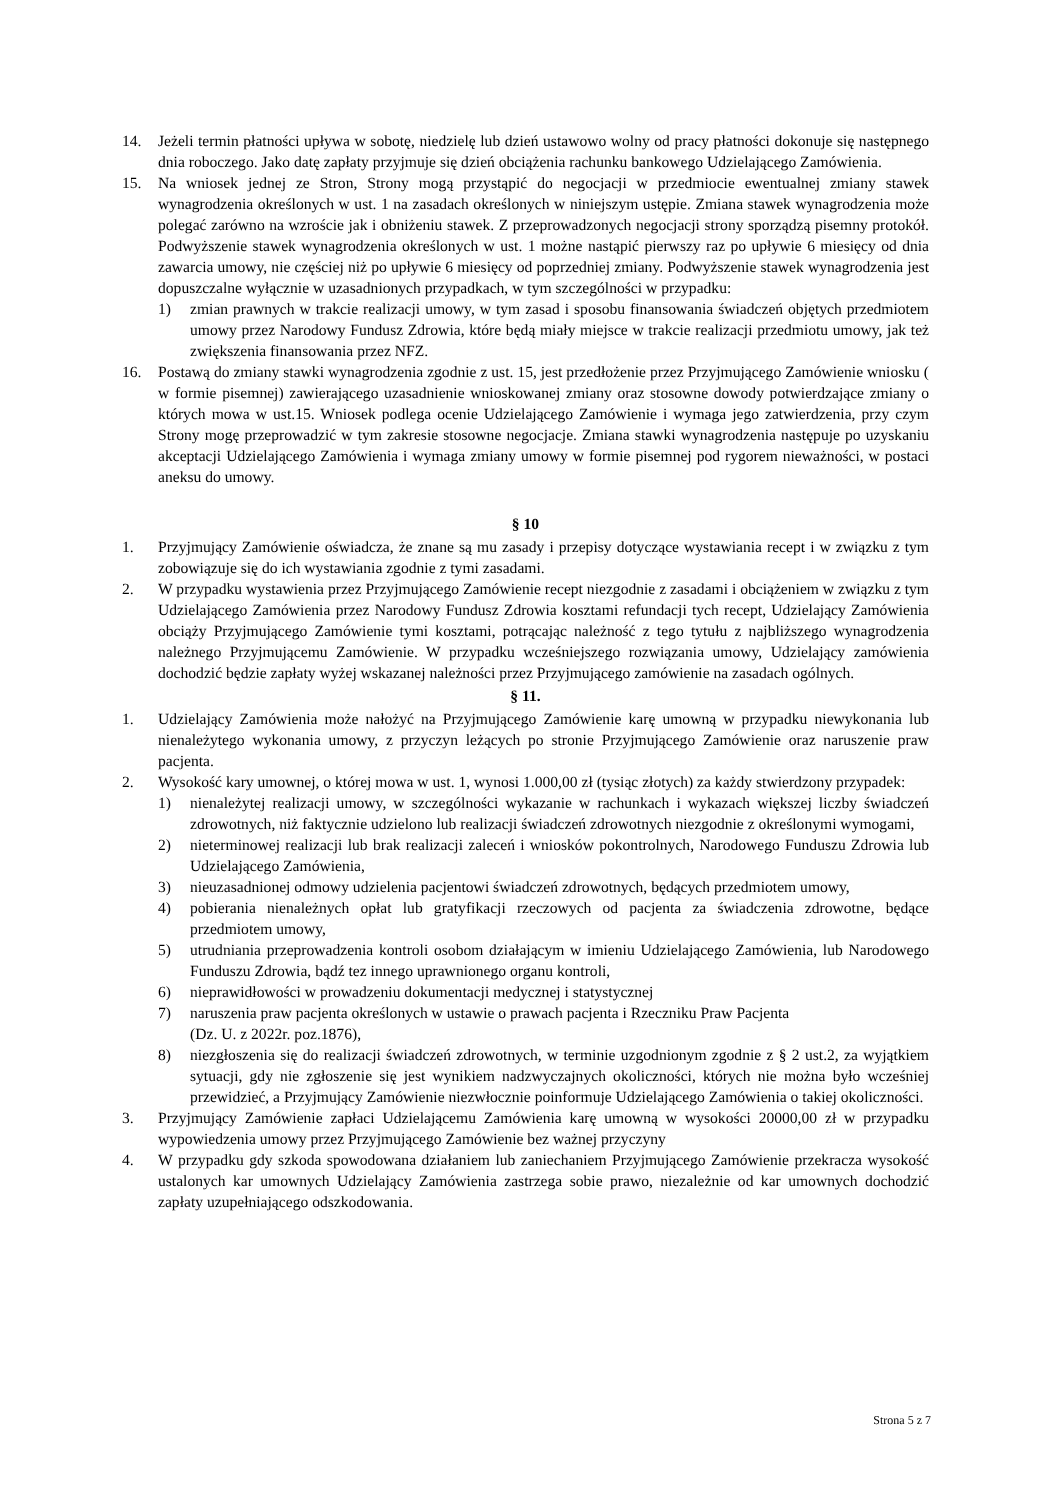14. Jeżeli termin płatności upływa w sobotę, niedzielę lub dzień ustawowo wolny od pracy płatności dokonuje się następnego dnia roboczego. Jako datę zapłaty przyjmuje się dzień obciążenia rachunku bankowego Udzielającego Zamówienia.
15. Na wniosek jednej ze Stron, Strony mogą przystąpić do negocjacji w przedmiocie ewentualnej zmiany stawek wynagrodzenia określonych w ust. 1 na zasadach określonych w niniejszym ustępie. Zmiana stawek wynagrodzenia może polegać zarówno na wzroście jak i obniżeniu stawek. Z przeprowadzonych negocjacji strony sporządzą pisemny protokół. Podwyższenie stawek wynagrodzenia określonych w ust. 1 możne nastąpić pierwszy raz po upływie 6 miesięcy od dnia zawarcia umowy, nie częściej niż po upływie 6 miesięcy od poprzedniej zmiany. Podwyższenie stawek wynagrodzenia jest dopuszczalne wyłącznie w uzasadnionych przypadkach, w tym szczególności w przypadku:
1) zmian prawnych w trakcie realizacji umowy, w tym zasad i sposobu finansowania świadczeń objętych przedmiotem umowy przez Narodowy Fundusz Zdrowia, które będą miały miejsce w trakcie realizacji przedmiotu umowy, jak też zwiększenia finansowania przez NFZ.
16. Postawą do zmiany stawki wynagrodzenia zgodnie z ust. 15, jest przedłożenie przez Przyjmującego Zamówienie wniosku ( w formie pisemnej) zawierającego uzasadnienie wnioskowanej zmiany oraz stosowne dowody potwierdzające zmiany o których mowa w ust.15. Wniosek podlega ocenie Udzielającego Zamówienie i wymaga jego zatwierdzenia, przy czym Strony mogę przeprowadzić w tym zakresie stosowne negocjacje. Zmiana stawki wynagrodzenia następuje po uzyskaniu akceptacji Udzielającego Zamówienia i wymaga zmiany umowy w formie pisemnej pod rygorem nieważności, w postaci aneksu do umowy.
§ 10
1. Przyjmujący Zamówienie oświadcza, że znane są mu zasady i przepisy dotyczące wystawiania recept i w związku z tym zobowiązuje się do ich wystawiania zgodnie z tymi zasadami.
2. W przypadku wystawienia przez Przyjmującego Zamówienie recept niezgodnie z zasadami i obciążeniem w związku z tym Udzielającego Zamówienia przez Narodowy Fundusz Zdrowia kosztami refundacji tych recept, Udzielający Zamówienia obciąży Przyjmującego Zamówienie tymi kosztami, potrącając należność z tego tytułu z najbliższego wynagrodzenia należnego Przyjmującemu Zamówienie. W przypadku wcześniejszego rozwiązania umowy, Udzielający zamówienia dochodzić będzie zapłaty wyżej wskazanej należności przez Przyjmującego zamówienie na zasadach ogólnych.
§ 11.
1. Udzielający Zamówienia może nałożyć na Przyjmującego Zamówienie karę umowną w przypadku niewykonania lub nienależytego wykonania umowy, z przyczyn leżących po stronie Przyjmującego Zamówienie oraz naruszenie praw pacjenta.
2. Wysokość kary umownej, o której mowa w ust. 1, wynosi 1.000,00 zł (tysiąc złotych) za każdy stwierdzony przypadek:
1) nienależytej realizacji umowy, w szczególności wykazanie w rachunkach i wykazach większej liczby świadczeń zdrowotnych, niż faktycznie udzielono lub realizacji świadczeń zdrowotnych niezgodnie z określonymi wymogami,
2) nieterminowej realizacji lub brak realizacji zaleceń i wniosków pokontrolnych, Narodowego Funduszu Zdrowia lub Udzielającego Zamówienia,
3) nieuzasadnionej odmowy udzielenia pacjentowi świadczeń zdrowotnych, będących przedmiotem umowy,
4) pobierania nienależnych opłat lub gratyfikacji rzeczowych od pacjenta za świadczenia zdrowotne, będące przedmiotem umowy,
5) utrudniania przeprowadzenia kontroli osobom działającym w imieniu Udzielającego Zamówienia, lub Narodowego Funduszu Zdrowia, bądź tez innego uprawnionego organu kontroli,
6) nieprawidłowości w prowadzeniu dokumentacji medycznej i statystycznej
7) naruszenia praw pacjenta określonych w ustawie o prawach pacjenta i Rzeczniku Praw Pacjenta
(Dz. U. z 2022r. poz.1876),
8) niezgłoszenia się do realizacji świadczeń zdrowotnych, w terminie uzgodnionym zgodnie z § 2 ust.2, za wyjątkiem sytuacji, gdy nie zgłoszenie się jest wynikiem nadzwyczajnych okoliczności, których nie można było wcześniej przewidzieć, a Przyjmujący Zamówienie niezwłocznie poinformuje Udzielającego Zamówienia o takiej okoliczności.
3. Przyjmujący Zamówienie zapłaci Udzielającemu Zamówienia karę umowną w wysokości 20000,00 zł w przypadku wypowiedzenia umowy przez Przyjmującego Zamówienie bez ważnej przyczyny
4. W przypadku gdy szkoda spowodowana działaniem lub zaniechaniem Przyjmującego Zamówienie przekracza wysokość ustalonych kar umownych Udzielający Zamówienia zastrzega sobie prawo, niezależnie od kar umownych dochodzić zapłaty uzupełniającego odszkodowania.
Strona 5 z 7